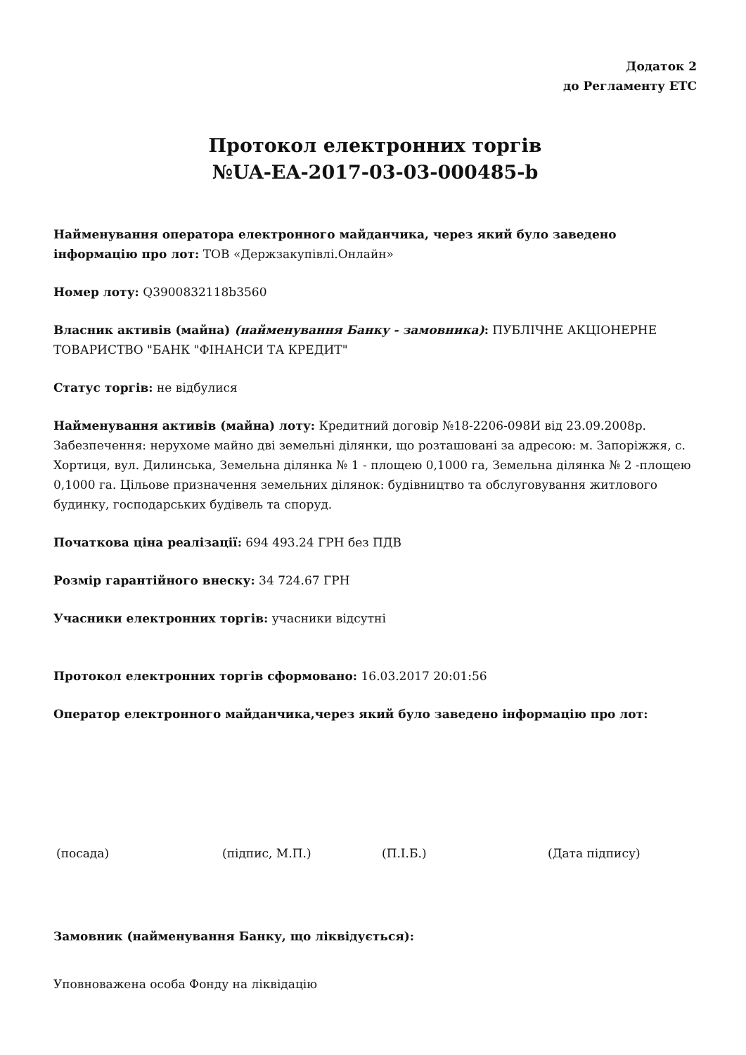Додаток 2
до Регламенту ЕТС
Протокол електронних торгів
№UA-EA-2017-03-03-000485-b
Найменування оператора електронного майданчика, через який було заведено інформацію про лот: ТОВ «Держзакупівлі.Онлайн»
Номер лоту: Q3900832118b3560
Власник активів (майна) (найменування Банку - замовника): ПУБЛІЧНЕ АКЦІОНЕРНЕ ТОВАРИСТВО "БАНК "ФІНАНСИ ТА КРЕДИТ"
Статус торгів: не відбулися
Найменування активів (майна) лоту: Кредитний договір №18-2206-098И від 23.09.2008р. Забезпечення: нерухоме майно дві земельні ділянки, що розташовані за адресою: м. Запоріжжя, с. Хортиця, вул. Дилинська, Земельна ділянка № 1 - площею 0,1000 га, Земельна ділянка № 2 -площею 0,1000 га. Цільове призначення земельних ділянок: будівництво та обслуговування житлового будинку, господарських будівель та споруд.
Початкова ціна реалізації: 694 493.24 ГРН без ПДВ
Розмір гарантійного внеску: 34 724.67 ГРН
Учасники електронних торгів: учасники відсутні
Протокол електронних торгів сформовано: 16.03.2017 20:01:56
Оператор електронного майданчика,через який було заведено інформацію про лот:
(посада) (підпис, М.П.) (П.І.Б.) (Дата підпису)
Замовник (найменування Банку, що ліквідується):
Уповноважена особа Фонду на ліквідацію